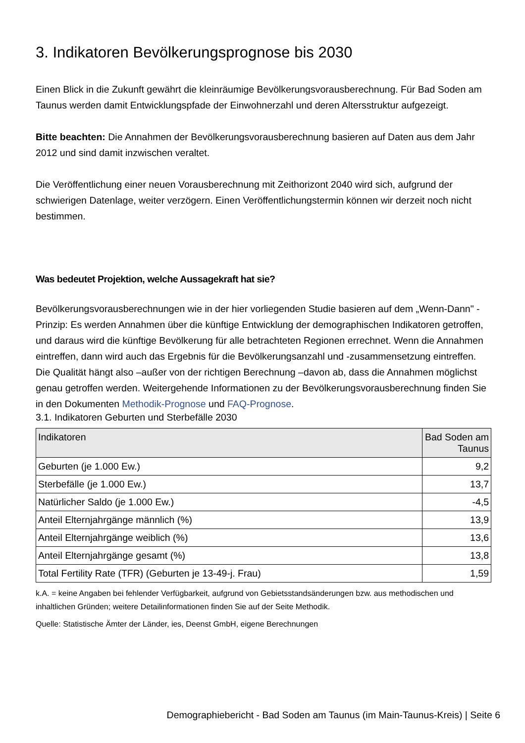3. Indikatoren Bevölkerungsprognose bis 2030
Einen Blick in die Zukunft gewährt die kleinräumige Bevölkerungsvorausberechnung. Für Bad Soden am Taunus werden damit Entwicklungspfade der Einwohnerzahl und deren Altersstruktur aufgezeigt.
Bitte beachten: Die Annahmen der Bevölkerungsvorausberechnung basieren auf Daten aus dem Jahr 2012 und sind damit inzwischen veraltet.
Die Veröffentlichung einer neuen Vorausberechnung mit Zeithorizont 2040 wird sich, aufgrund der schwierigen Datenlage, weiter verzögern. Einen Veröffentlichungstermin können wir derzeit noch nicht bestimmen.
Was bedeutet Projektion, welche Aussagekraft hat sie?
Bevölkerungsvorausberechnungen wie in der hier vorliegenden Studie basieren auf dem „Wenn-Dann" - Prinzip: Es werden Annahmen über die künftige Entwicklung der demographischen Indikatoren getroffen, und daraus wird die künftige Bevölkerung für alle betrachteten Regionen errechnet. Wenn die Annahmen eintreffen, dann wird auch das Ergebnis für die Bevölkerungsanzahl und -zusammensetzung eintreffen. Die Qualität hängt also –außer von der richtigen Berechnung –davon ab, dass die Annahmen möglichst genau getroffen werden. Weitergehende Informationen zu der Bevölkerungsvorausberechnung finden Sie in den Dokumenten Methodik-Prognose und FAQ-Prognose.
3.1. Indikatoren Geburten und Sterbefälle 2030
| Indikatoren | Bad Soden am Taunus |
| --- | --- |
| Geburten (je 1.000 Ew.) | 9,2 |
| Sterbefälle (je 1.000 Ew.) | 13,7 |
| Natürlicher Saldo (je 1.000 Ew.) | -4,5 |
| Anteil Elternjahrgänge männlich (%) | 13,9 |
| Anteil Elternjahrgänge weiblich (%) | 13,6 |
| Anteil Elternjahrgänge gesamt (%) | 13,8 |
| Total Fertility Rate (TFR) (Geburten je 13-49-j. Frau) | 1,59 |
k.A. = keine Angaben bei fehlender Verfügbarkeit, aufgrund von Gebietsstandsänderungen bzw. aus methodischen und inhaltlichen Gründen; weitere Detailinformationen finden Sie auf der Seite Methodik.
Quelle: Statistische Ämter der Länder, ies, Deenst GmbH, eigene Berechnungen
Demographiebericht - Bad Soden am Taunus (im Main-Taunus-Kreis) | Seite 6